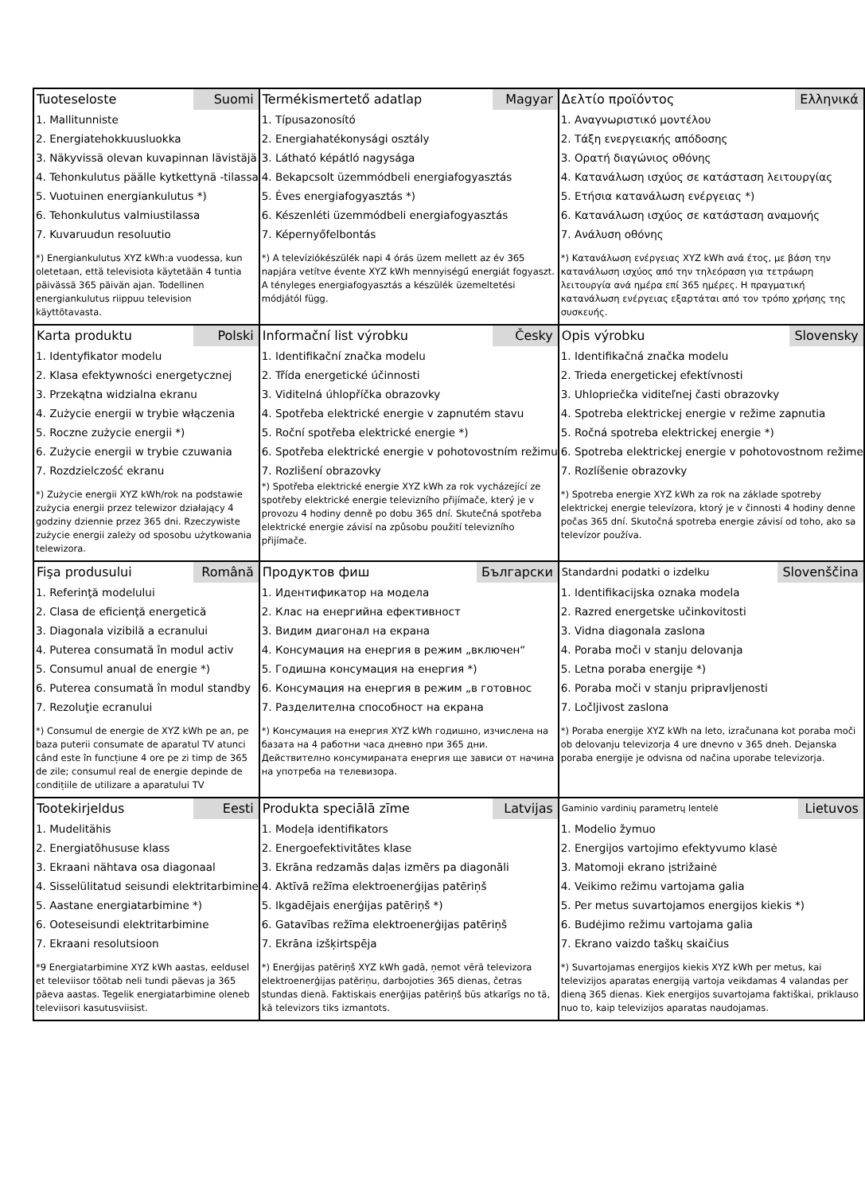| Tuoteseloste Suomi 1. Mallitunniste 2. Energiatehokkuusluokka 3. Näkyvissä olevan kuvapinnan lävistäjä 4. Tehonkulutus päälle kytkettynä -tilassa 5. Vuotuinen energiankulutus *) 6. Tehonkulutus valmiustilassa 7. Kuvaruudun resoluutio *) Energiankulutus XYZ kWh:a vuodessa, kun oletetaan, että televisiota käytetään 4 tuntia päivässä 365 päivän ajan. Todellinen energiankulutus riippuu television käyttötavasta. | Termékismertető adatlap Magyar 1. Típusazonosító 2. Energiahatékonysági osztály 3. Látható képátló nagysága 4. Bekapcsolt üzemmódbeli energiafogyasztás 5. Éves energiafogyasztás *) 6. Készenléti üzemmódbeli energiafogyasztás 7. Képernyőfelbontás *) A televíziókészülék napi 4 órás üzem mellett az év 365 napjára vetítve évente XYZ kWh mennyiségű energiát fogyaszt. A tényleges energiafogyasztás a készülék üzemeltetési módjától függ. | Δελτίο προϊόντος Ελληνικά 1. Αναγνωριστικό μοντέλου 2. Τάξη ενεργειακής απόδοσης 3. Ορατή διαγώνιος οθόνης 4. Κατανάλωση ισχύος σε κατάσταση λειτουργίας 5. Ετήσια κατανάλωση ενέργειας *) 6. Κατανάλωση ισχύος σε κατάσταση αναμονής 7. Ανάλυση οθόνης *) Κατανάλωση ενέργειας XYZ kWh ανά έτος, με βάση την κατανάλωση ισχύος από την τηλεόραση για τετράωρη λειτουργία ανά ημέρα επί 365 ημέρες. Η πραγματική κατανάλωση ενέργειας εξαρτάται από τον τρόπο χρήσης της συσκευής. |
| Karta produktu Polski 1. Identyfikator modelu 2. Klasa efektywności energetycznej 3. Przekątna widzialna ekranu 4. Zużycie energii w trybie włączenia 5. Roczne zużycie energii *) 6. Zużycie energii w trybie czuwania 7. Rozdzielczość ekranu *) Zużycie energii XYZ kWh/rok na podstawie zużycia energii przez telewizor działający 4 godziny dziennie przez 365 dni. Rzeczywiste zużycie energii zależy od sposobu użytkowania telewizora. | Informační list výrobku Česky 1. Identifikační značka modelu 2. Třída energetické účinnosti 3. Viditelná úhlopříčka obrazovky 4. Spotřeba elektrické energie v zapnutém stavu 5. Roční spotřeba elektrické energie *) 6. Spotřeba elektrické energie v pohotovostním režimu 7. Rozlišení obrazovky *) Spotřeba elektrické energie XYZ kWh za rok vycházející ze spotřeby elektrické energie televizního přijímače, který je v provozu 4 hodiny denně po dobu 365 dní. Skutečná spotřeba elektrické energie závisí na způsobu použití televizního přijímače. | Opis výrobku Slovensky 1. Identifikačná značka modelu 2. Trieda energetickej efektívnosti 3. Uhlopriečka viditeľnej časti obrazovky 4. Spotreba elektrickej energie v režime zapnutia 5. Ročná spotreba elektrickej energie *) 6. Spotreba elektrickej energie v pohotovostnom režime 7. Rozlíšenie obrazovky *) Spotreba energie XYZ kWh za rok na základe spotreby elektrickej energie televízora, ktorý je v činnosti 4 hodiny denne počas 365 dní. Skutočná spotreba energie závisí od toho, ako sa televízor používa. |
| Fişa produsului Română 1. Referinţă modelului 2. Clasa de eficienţă energetică 3. Diagonala vizibilă a ecranului 4. Puterea consumată în modul activ 5. Consumul anual de energie *) 6. Puterea consumată în modul standby 7. Rezoluţie ecranului *) Consumul de energie de XYZ kWh pe an, pe baza puterii consumate de aparatul TV atunci când este în funcțiune 4 ore pe zi timp de 365 de zile; consumul real de energie depinde de condițiile de utilizare a aparatului TV | Продуктов фиш Български 1. Идентификатор на модела 2. Клас на енергийна ефективност 3. Видим диагонал на екрана 4. Консумация на енергия в режим „включен“ 5. Годишна консумация на енергия *) 6. Консумация на енергия в режим „в готовнос 7. Разделителна способност на екрана *) Консумация на енергия XYZ kWh годишно, изчислена на базата на 4 работни часа дневно при 365 дни. Действително консумираната енергия ще зависи от начина на употреба на телевизора. | Standardni podatki o izdelku Slovenščina 1. Identifikacijska oznaka modela 2. Razred energetske učinkovitosti 3. Vidna diagonala zaslona 4. Poraba moči v stanju delovanja 5. Letna poraba energije *) 6. Poraba moči v stanju pripravljenosti 7. Ločljivost zaslona *) Poraba energije XYZ kWh na leto, izračunana kot poraba moči ob delovanju televizorja 4 ure dnevno v 365 dneh. Dejanska poraba energije je odvisna od načina uporabe televizorja. |
| Tootekirjeldus Eesti 1. Mudelitähis 2. Energiatõhususe klass 3. Ekraani nähtava osa diagonaal 4. Sisselülitatud seisundi elektritarbimine 5. Aastane energiatarbimine *) 6. Ooteseisundi elektritarbimine 7. Ekraani resolutsioon *9 Energiatarbimine XYZ kWh aastas, eeldusel et televiisor töötab neli tundi päevas ja 365 päeva aastas. Tegelik energiatarbimine oleneb televiisori kasutusviisist. | Produkta speciālā zīme Latvijas 1. Modeļa identifikators 2. Energoefektivitātes klase 3. Ekrāna redzamās daļas izmērs pa diagonāli 4. Aktīvā režīma elektroenerģijas patēriņš 5. Ikgadējais enerģijas patēriņš *) 6. Gatavības režīma elektroenerģijas patēriņš 7. Ekrāna izšķirtspēja *) Enerģijas patēriņš XYZ kWh gadā, ņemot vērā televizora elektroenerģijas patēriņu, darbojoties 365 dienas, četras stundas dienā. Faktiskais enerģijas patēriņš būs atkarīgs no tā, kā televizors tiks izmantots. | Gaminio vardinių parametrų lentelė Lietuvos 1. Modelio žymuo 2. Energijos vartojimo efektyvumo klasė 3. Matomoji ekrano įstrižainė 4. Veikimo režimu vartojama galia 5. Per metus suvartojamos energijos kiekis *) 6. Budėjimo režimu vartojama galia 7. Ekrano vaizdo taškų skaičius *) Suvartojamas energijos kiekis XYZ kWh per metus, kai televizijos aparatas energiją vartoja veikdamas 4 valandas per dieną 365 dienas. Kiek energijos suvartojama faktiškai, priklauso nuo to, kaip televizijos aparatas naudojamas. |